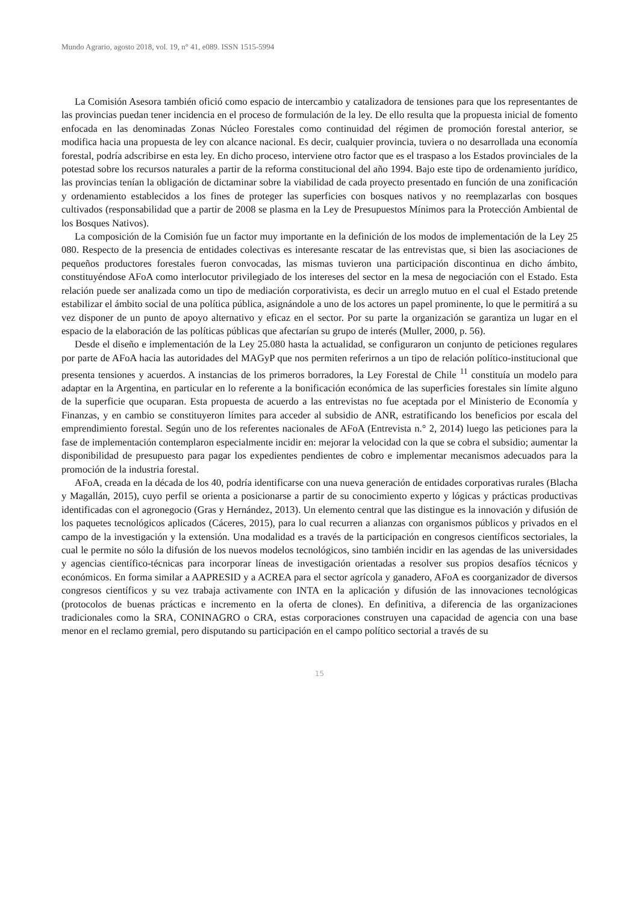Mundo Agrario, agosto 2018, vol. 19, n° 41, e089. ISSN 1515-5994
La Comisión Asesora también ofició como espacio de intercambio y catalizadora de tensiones para que los representantes de las provincias puedan tener incidencia en el proceso de formulación de la ley. De ello resulta que la propuesta inicial de fomento enfocada en las denominadas Zonas Núcleo Forestales como continuidad del régimen de promoción forestal anterior, se modifica hacia una propuesta de ley con alcance nacional. Es decir, cualquier provincia, tuviera o no desarrollada una economía forestal, podría adscribirse en esta ley. En dicho proceso, interviene otro factor que es el traspaso a los Estados provinciales de la potestad sobre los recursos naturales a partir de la reforma constitucional del año 1994. Bajo este tipo de ordenamiento jurídico, las provincias tenían la obligación de dictaminar sobre la viabilidad de cada proyecto presentado en función de una zonificación y ordenamiento establecidos a los fines de proteger las superficies con bosques nativos y no reemplazarlas con bosques cultivados (responsabilidad que a partir de 2008 se plasma en la Ley de Presupuestos Mínimos para la Protección Ambiental de los Bosques Nativos).
La composición de la Comisión fue un factor muy importante en la definición de los modos de implementación de la Ley 25 080. Respecto de la presencia de entidades colectivas es interesante rescatar de las entrevistas que, si bien las asociaciones de pequeños productores forestales fueron convocadas, las mismas tuvieron una participación discontinua en dicho ámbito, constituyéndose AFoA como interlocutor privilegiado de los intereses del sector en la mesa de negociación con el Estado. Esta relación puede ser analizada como un tipo de mediación corporativista, es decir un arreglo mutuo en el cual el Estado pretende estabilizar el ámbito social de una política pública, asignándole a uno de los actores un papel prominente, lo que le permitirá a su vez disponer de un punto de apoyo alternativo y eficaz en el sector. Por su parte la organización se garantiza un lugar en el espacio de la elaboración de las políticas públicas que afectarían su grupo de interés (Muller, 2000, p. 56).
Desde el diseño e implementación de la Ley 25.080 hasta la actualidad, se configuraron un conjunto de peticiones regulares por parte de AFoA hacia las autoridades del MAGyP que nos permiten referirnos a un tipo de relación político-institucional que presenta tensiones y acuerdos. A instancias de los primeros borradores, la Ley Forestal de Chile <sup>11</sup> constituía un modelo para adaptar en la Argentina, en particular en lo referente a la bonificación económica de las superficies forestales sin límite alguno de la superficie que ocuparan. Esta propuesta de acuerdo a las entrevistas no fue aceptada por el Ministerio de Economía y Finanzas, y en cambio se constituyeron límites para acceder al subsidio de ANR, estratificando los beneficios por escala del emprendimiento forestal. Según uno de los referentes nacionales de AFoA (Entrevista n.° 2, 2014) luego las peticiones para la fase de implementación contemplaron especialmente incidir en: mejorar la velocidad con la que se cobra el subsidio; aumentar la disponibilidad de presupuesto para pagar los expedientes pendientes de cobro e implementar mecanismos adecuados para la promoción de la industria forestal.
AFoA, creada en la década de los 40, podría identificarse con una nueva generación de entidades corporativas rurales (Blacha y Magallán, 2015), cuyo perfil se orienta a posicionarse a partir de su conocimiento experto y lógicas y prácticas productivas identificadas con el agronegocio (Gras y Hernández, 2013). Un elemento central que las distingue es la innovación y difusión de los paquetes tecnológicos aplicados (Cáceres, 2015), para lo cual recurren a alianzas con organismos públicos y privados en el campo de la investigación y la extensión. Una modalidad es a través de la participación en congresos científicos sectoriales, la cual le permite no sólo la difusión de los nuevos modelos tecnológicos, sino también incidir en las agendas de las universidades y agencias científico-técnicas para incorporar líneas de investigación orientadas a resolver sus propios desafíos técnicos y económicos. En forma similar a AAPRESID y a ACREA para el sector agrícola y ganadero, AFoA es coorganizador de diversos congresos científicos y su vez trabaja activamente con INTA en la aplicación y difusión de las innovaciones tecnológicas (protocolos de buenas prácticas e incremento en la oferta de clones). En definitiva, a diferencia de las organizaciones tradicionales como la SRA, CONINAGRO o CRA, estas corporaciones construyen una capacidad de agencia con una base menor en el reclamo gremial, pero disputando su participación en el campo político sectorial a través de su
15